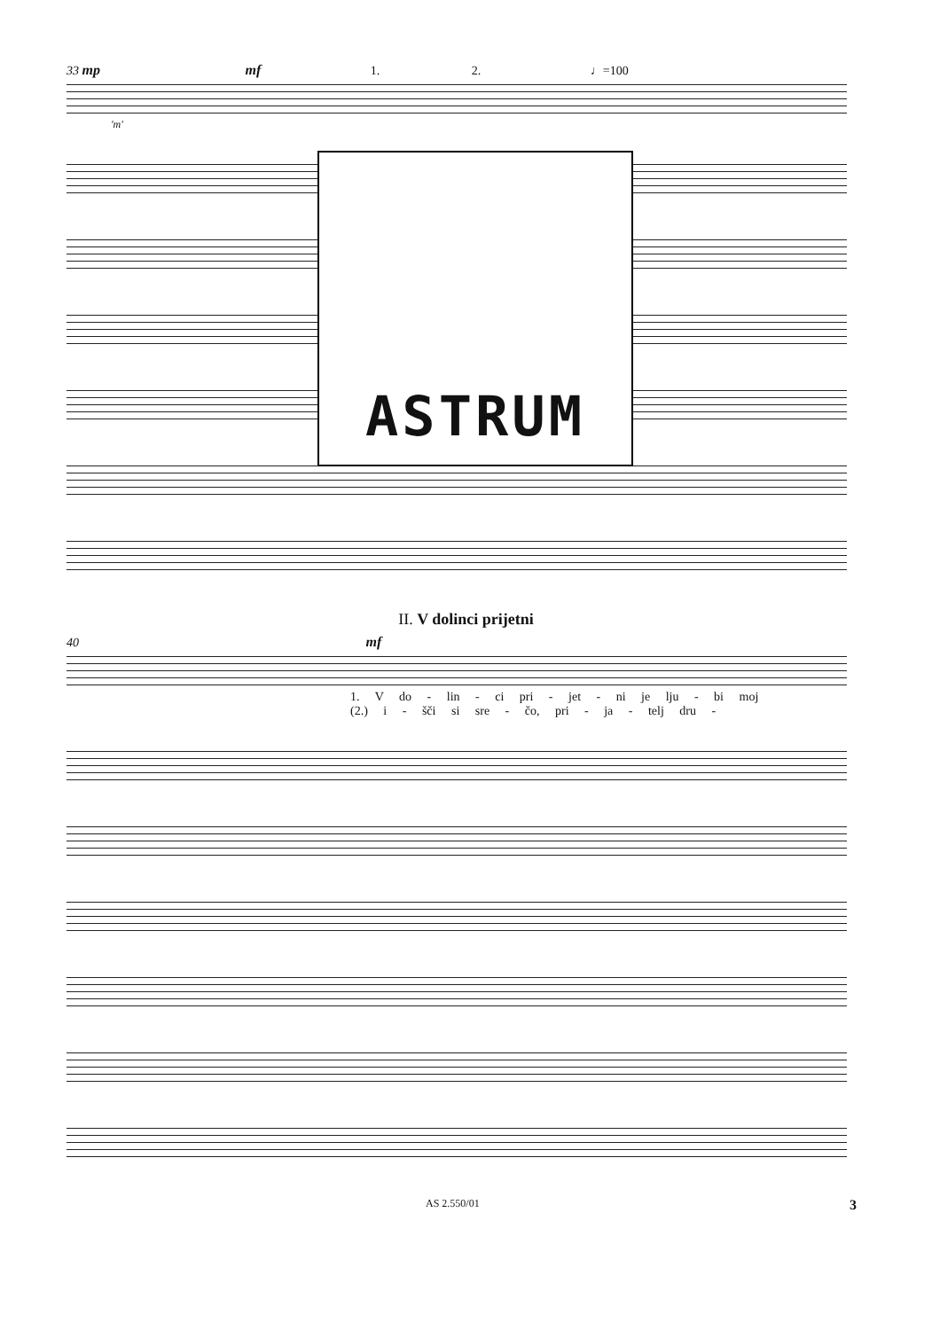33 mp mf 1. 2. ♩=100
'm'
ASTRUM
II. V dolinci prijetni
40 mf
1. V do - lin - ci pri - jet - ni je lju - bi moj
(2.) i - šči si sre - čo, pri - ja - telj dru -
AS 2.550/01 3